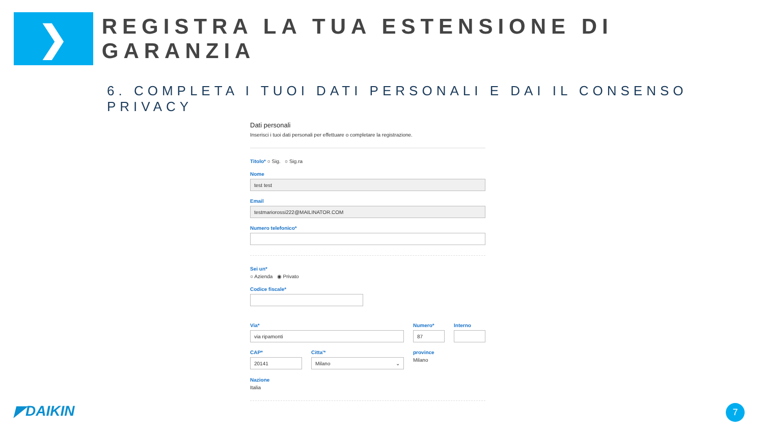❯
REGISTRA LA TUA ESTENSIONE DI GARANZIA
6. COMPLETA I TUOI DATI PERSONALI E DAI IL CONSENSO PRIVACY
Dati personali
Inserisci i tuoi dati personali per effettuare o completare la registrazione.
Titolo* ○ Sig. ○ Sig.ra
Nome
test test
Email
testmariorossi222@MAILINATOR.COM
Numero telefonico*
Sei un*
○ Azienda ◉ Privato
Codice fiscale*
Via*
via ripamonti
Numero*
87
Interno
CAP*
20141
Citta'*
Milano ⌄
province
Milano
Nazione
Italia
◤DAIKIN 7